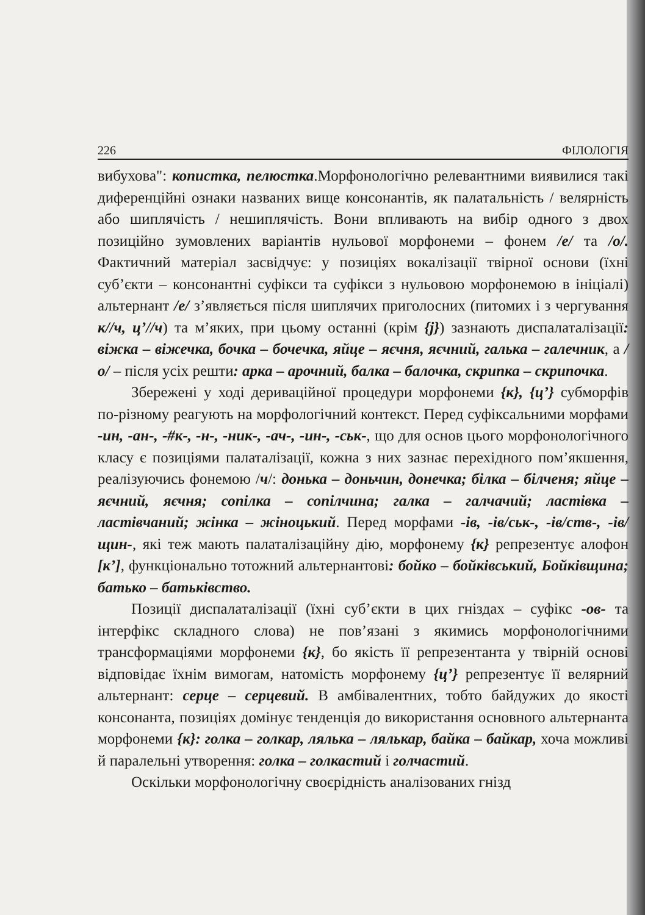226 ФІЛОЛОГІЯ
вибухова": копистка, пелюстка.Морфонологічно релевантними виявилися такі диференційні ознаки названих вище консонантів, як палатальність / велярність або шиплячість / нешиплячість. Вони впливають на вибір одного з двох позиційно зумовлених варіантів нульової морфонеми – фонем /е/ та /о/. Фактичний матеріал засвідчує: у позиціях вокалізації твірної основи (їхні суб’єкти – консонантні суфікси та суфікси з нульовою морфонемою в ініціалі) альтернант /е/ з’являється після шиплячих приголосних (питомих і з чергування к//ч, ц’//ч) та м’яких, при цьому останні (крім {j}) зазнають диспалаталізації: віжка – віжечка, бочка – бочечка, яйце – яєчня, яєчний, галька – галечник, а /о/ – після усіх решти: арка – арочний, балка – балочка, скрипка – скрипочка.
Збережені у ході дериваційної процедури морфонеми {к}, {ц’} субморфів по-різному реагують на морфологічний контекст. Перед суфіксальними морфами -ин, -ан-, -#к-, -н-, -ник-, -ач-, -ин-, -ськ-, що для основ цього морфонологічного класу є позиціями палаталізації, кожна з них зазнає перехідного пом’якшення, реалізуючись фонемою /ч/: донька – доньчин, донечка; білка – білченя; яйце – яєчний, яєчня; сопілка – сопілчина; галка – галчачий; ластівка – ластівчаний; жінка – жіноцький. Перед морфами -ів, -ів/ськ-, -ів/ств-, -ів/щин-, які теж мають палаталізаційну дію, морфонему {к} репрезентує алофон [к’], функціонально тотожний альтернантові: бойко – бойківський, Бойківщина; батько – батьківство.
Позиції диспалаталізації (їхні суб’єкти в цих гніздах – суфікс -ов- та інтерфікс складного слова) не пов’язані з якимись морфонологічними трансформаціями морфонеми {к}, бо якість її репрезентанта у твірній основі відповідає їхнім вимогам, натомість морфонему {ц’} репрезентує її велярний альтернант: серце – серцевий. В амбівалентних, тобто байдужих до якості консонанта, позиціях домінує тенденція до використання основного альтернанта морфонеми {к}: голка – голкар, лялька – лялькар, байка – байкар, хоча можливі й паралельні утворення: голка – голкастий і голчастий.
Оскільки морфонологічну своєрідність аналізованих гнізд